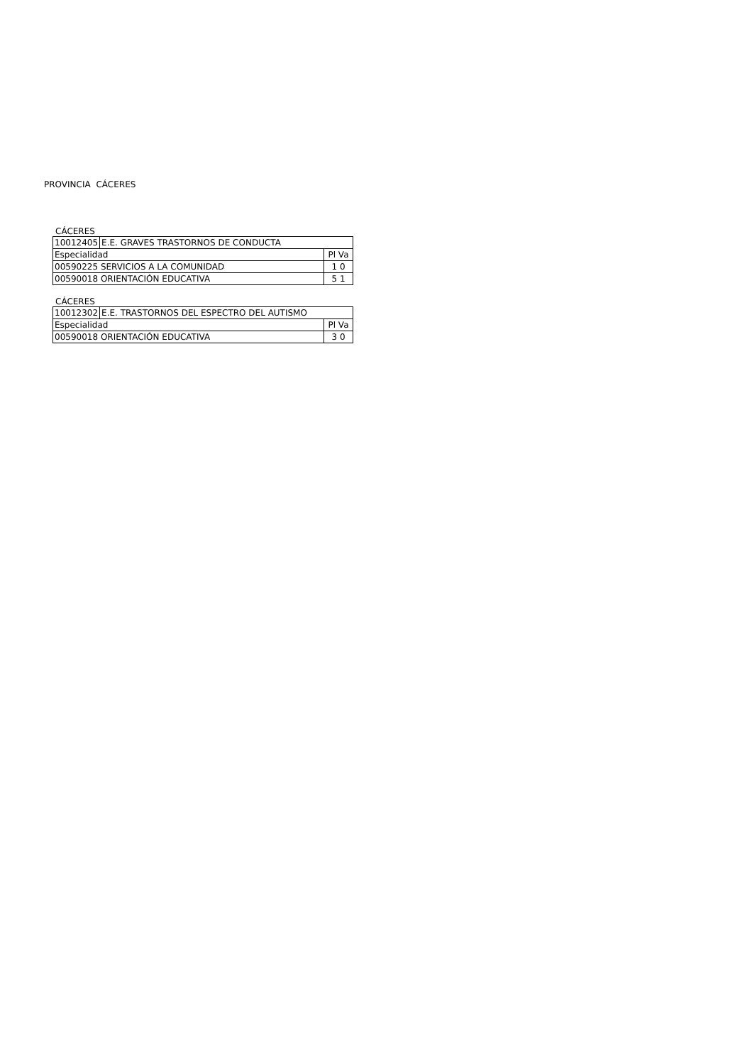PROVINCIA CÁCERES
CÁCERES
| 10012405 | E.E. GRAVES TRASTORNOS DE CONDUCTA | |
| Especialidad | | Pl Va |
| 00590225 SERVICIOS A LA COMUNIDAD | | 1 0 |
| 00590018 ORIENTACIÓN EDUCATIVA | | 5 1 |
CÁCERES
| 10012302 | E.E. TRASTORNOS DEL ESPECTRO DEL AUTISMO | |
| Especialidad | | Pl Va |
| 00590018 ORIENTACIÓN EDUCATIVA | | 3 0 |